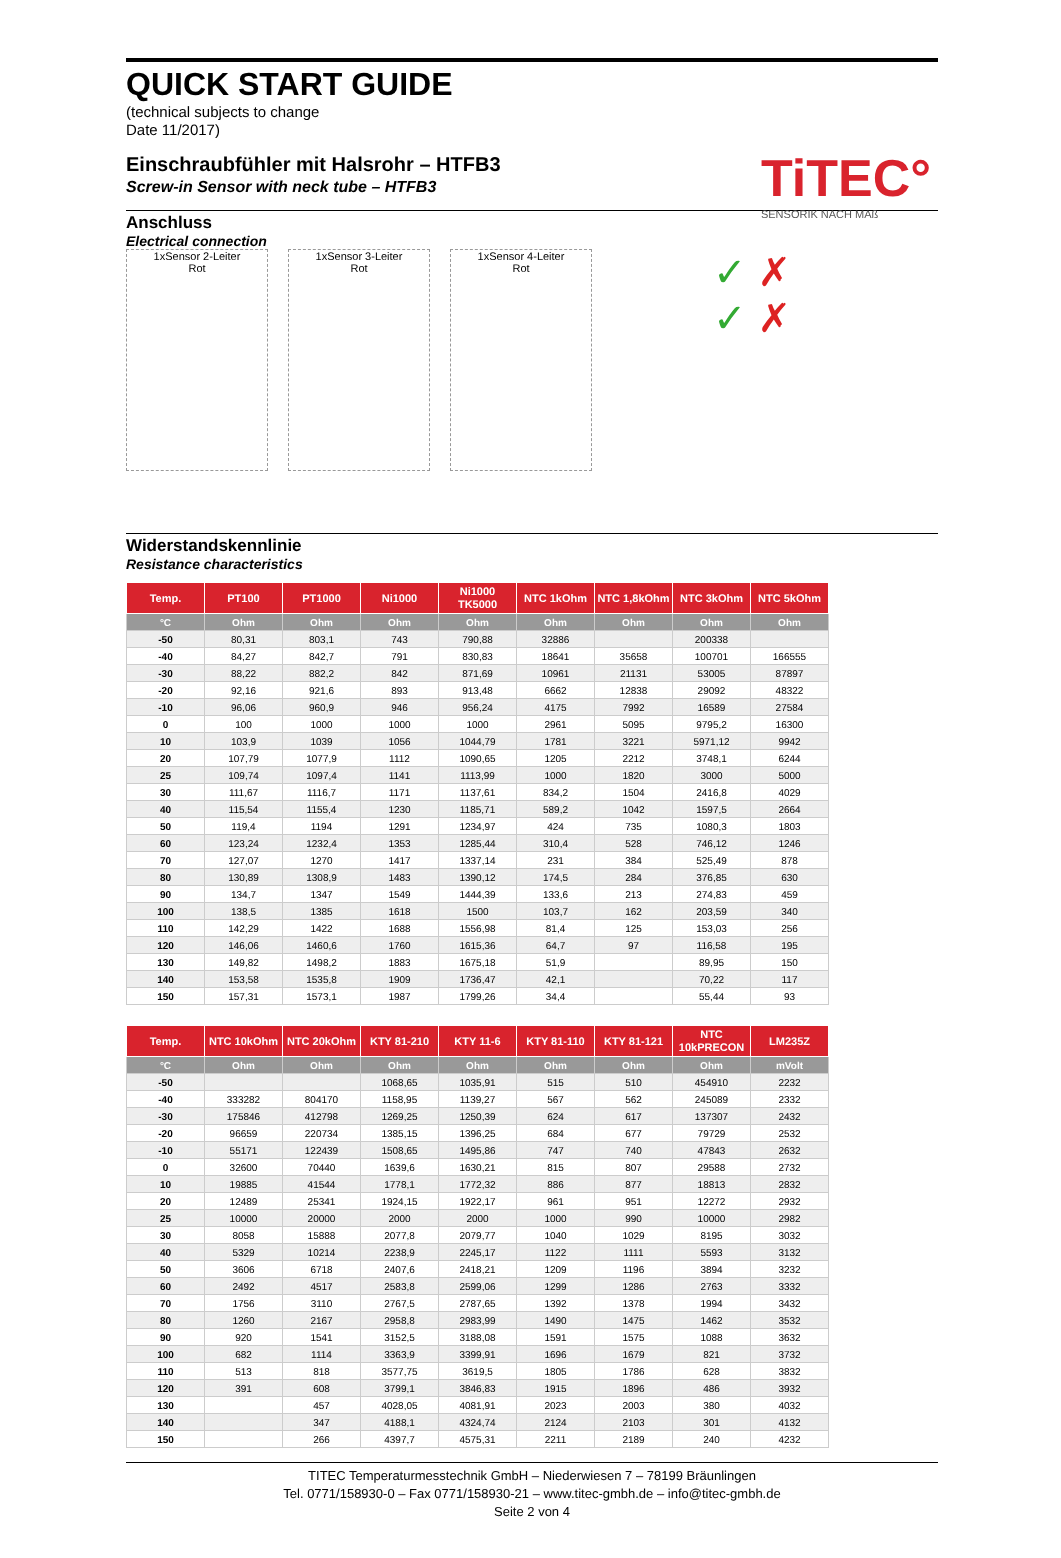TiTEC°
SENSORIK NACH MAß
QUICK START GUIDE
(technical subjects to change
Date 11/2017)
Einschraubfühler mit Halsrohr – HTFB3
Screw-in Sensor with neck tube – HTFB3
Anschluss
Electrical connection
1xSensor 2-Leiter
Rot
1xSensor 3-Leiter
Rot
1xSensor 4-Leiter
Rot
✓ ✗
✓ ✗
Widerstandskennlinie
Resistance characteristics
| Temp. | PT100 | PT1000 | Ni1000 | Ni1000 TK5000 | NTC 1kOhm | NTC 1,8kOhm | NTC 3kOhm | NTC 5kOhm |
| --- | --- | --- | --- | --- | --- | --- | --- | --- |
| °C | Ohm | Ohm | Ohm | Ohm | Ohm | Ohm | Ohm | Ohm |
| -50 | 80,31 | 803,1 | 743 | 790,88 | 32886 | | 200338 | |
| -40 | 84,27 | 842,7 | 791 | 830,83 | 18641 | 35658 | 100701 | 166555 |
| -30 | 88,22 | 882,2 | 842 | 871,69 | 10961 | 21131 | 53005 | 87897 |
| -20 | 92,16 | 921,6 | 893 | 913,48 | 6662 | 12838 | 29092 | 48322 |
| -10 | 96,06 | 960,9 | 946 | 956,24 | 4175 | 7992 | 16589 | 27584 |
| 0 | 100 | 1000 | 1000 | 1000 | 2961 | 5095 | 9795,2 | 16300 |
| 10 | 103,9 | 1039 | 1056 | 1044,79 | 1781 | 3221 | 5971,12 | 9942 |
| 20 | 107,79 | 1077,9 | 1112 | 1090,65 | 1205 | 2212 | 3748,1 | 6244 |
| 25 | 109,74 | 1097,4 | 1141 | 1113,99 | 1000 | 1820 | 3000 | 5000 |
| 30 | 111,67 | 1116,7 | 1171 | 1137,61 | 834,2 | 1504 | 2416,8 | 4029 |
| 40 | 115,54 | 1155,4 | 1230 | 1185,71 | 589,2 | 1042 | 1597,5 | 2664 |
| 50 | 119,4 | 1194 | 1291 | 1234,97 | 424 | 735 | 1080,3 | 1803 |
| 60 | 123,24 | 1232,4 | 1353 | 1285,44 | 310,4 | 528 | 746,12 | 1246 |
| 70 | 127,07 | 1270 | 1417 | 1337,14 | 231 | 384 | 525,49 | 878 |
| 80 | 130,89 | 1308,9 | 1483 | 1390,12 | 174,5 | 284 | 376,85 | 630 |
| 90 | 134,7 | 1347 | 1549 | 1444,39 | 133,6 | 213 | 274,83 | 459 |
| 100 | 138,5 | 1385 | 1618 | 1500 | 103,7 | 162 | 203,59 | 340 |
| 110 | 142,29 | 1422 | 1688 | 1556,98 | 81,4 | 125 | 153,03 | 256 |
| 120 | 146,06 | 1460,6 | 1760 | 1615,36 | 64,7 | 97 | 116,58 | 195 |
| 130 | 149,82 | 1498,2 | 1883 | 1675,18 | 51,9 | | 89,95 | 150 |
| 140 | 153,58 | 1535,8 | 1909 | 1736,47 | 42,1 | | 70,22 | 117 |
| 150 | 157,31 | 1573,1 | 1987 | 1799,26 | 34,4 | | 55,44 | 93 |
| Temp. | NTC 10kOhm | NTC 20kOhm | KTY 81-210 | KTY 11-6 | KTY 81-110 | KTY 81-121 | NTC 10kPRECON | LM235Z |
| --- | --- | --- | --- | --- | --- | --- | --- | --- |
| °C | Ohm | Ohm | Ohm | Ohm | Ohm | Ohm | Ohm | mVolt |
| -50 | | | 1068,65 | 1035,91 | 515 | 510 | 454910 | 2232 |
| -40 | 333282 | 804170 | 1158,95 | 1139,27 | 567 | 562 | 245089 | 2332 |
| -30 | 175846 | 412798 | 1269,25 | 1250,39 | 624 | 617 | 137307 | 2432 |
| -20 | 96659 | 220734 | 1385,15 | 1396,25 | 684 | 677 | 79729 | 2532 |
| -10 | 55171 | 122439 | 1508,65 | 1495,86 | 747 | 740 | 47843 | 2632 |
| 0 | 32600 | 70440 | 1639,6 | 1630,21 | 815 | 807 | 29588 | 2732 |
| 10 | 19885 | 41544 | 1778,1 | 1772,32 | 886 | 877 | 18813 | 2832 |
| 20 | 12489 | 25341 | 1924,15 | 1922,17 | 961 | 951 | 12272 | 2932 |
| 25 | 10000 | 20000 | 2000 | 2000 | 1000 | 990 | 10000 | 2982 |
| 30 | 8058 | 15888 | 2077,8 | 2079,77 | 1040 | 1029 | 8195 | 3032 |
| 40 | 5329 | 10214 | 2238,9 | 2245,17 | 1122 | 1111 | 5593 | 3132 |
| 50 | 3606 | 6718 | 2407,6 | 2418,21 | 1209 | 1196 | 3894 | 3232 |
| 60 | 2492 | 4517 | 2583,8 | 2599,06 | 1299 | 1286 | 2763 | 3332 |
| 70 | 1756 | 3110 | 2767,5 | 2787,65 | 1392 | 1378 | 1994 | 3432 |
| 80 | 1260 | 2167 | 2958,8 | 2983,99 | 1490 | 1475 | 1462 | 3532 |
| 90 | 920 | 1541 | 3152,5 | 3188,08 | 1591 | 1575 | 1088 | 3632 |
| 100 | 682 | 1114 | 3363,9 | 3399,91 | 1696 | 1679 | 821 | 3732 |
| 110 | 513 | 818 | 3577,75 | 3619,5 | 1805 | 1786 | 628 | 3832 |
| 120 | 391 | 608 | 3799,1 | 3846,83 | 1915 | 1896 | 486 | 3932 |
| 130 | | 457 | 4028,05 | 4081,91 | 2023 | 2003 | 380 | 4032 |
| 140 | | 347 | 4188,1 | 4324,74 | 2124 | 2103 | 301 | 4132 |
| 150 | | 266 | 4397,7 | 4575,31 | 2211 | 2189 | 240 | 4232 |
TITEC Temperaturmesstechnik GmbH – Niederwiesen 7 – 78199 Bräunlingen
Tel. 0771/158930-0 – Fax 0771/158930-21 – www.titec-gmbh.de – info@titec-gmbh.de
Seite 2 von 4